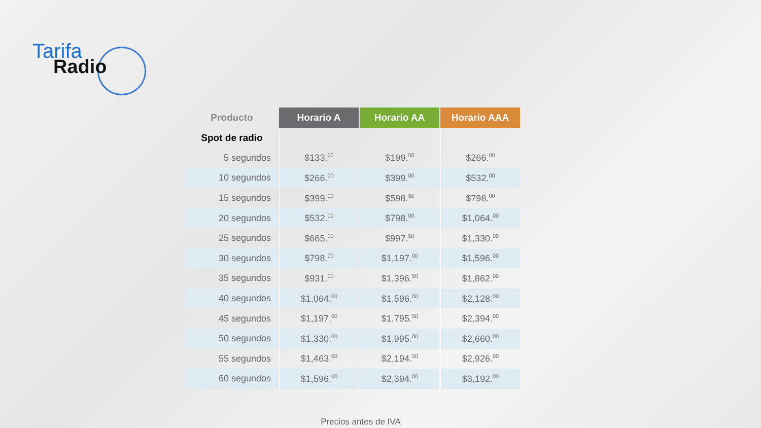Tarifa
Radio
| Producto | Horario A | Horario AA | Horario AAA |
| --- | --- | --- | --- |
| Spot de radio | | | |
| 5 segundos | $133.<sup>00</sup> | $199.<sup>50</sup> | $266.<sup>00</sup> |
| 10 segundos | $266.<sup>00</sup> | $399.<sup>00</sup> | $532.<sup>00</sup> |
| 15 segundos | $399.<sup>00</sup> | $598.<sup>50</sup> | $798.<sup>00</sup> |
| 20 segundos | $532.<sup>00</sup> | $798.<sup>00</sup> | $1,064.<sup>00</sup> |
| 25 segundos | $665.<sup>00</sup> | $997.<sup>50</sup> | $1,330.<sup>00</sup> |
| 30 segundos | $798.<sup>00</sup> | $1,197.<sup>00</sup> | $1,596.<sup>00</sup> |
| 35 segundos | $931.<sup>00</sup> | $1,396.<sup>50</sup> | $1,862.<sup>00</sup> |
| 40 segundos | $1,064.<sup>00</sup> | $1,596.<sup>00</sup> | $2,128.<sup>00</sup> |
| 45 segundos | $1,197.<sup>00</sup> | $1,795.<sup>50</sup> | $2,394.<sup>00</sup> |
| 50 segundos | $1,330.<sup>00</sup> | $1,995.<sup>00</sup> | $2,660.<sup>00</sup> |
| 55 segundos | $1,463.<sup>00</sup> | $2,194.<sup>50</sup> | $2,926.<sup>00</sup> |
| 60 segundos | $1,596.<sup>00</sup> | $2,394.<sup>00</sup> | $3,192.<sup>00</sup> |
Precios antes de IVA